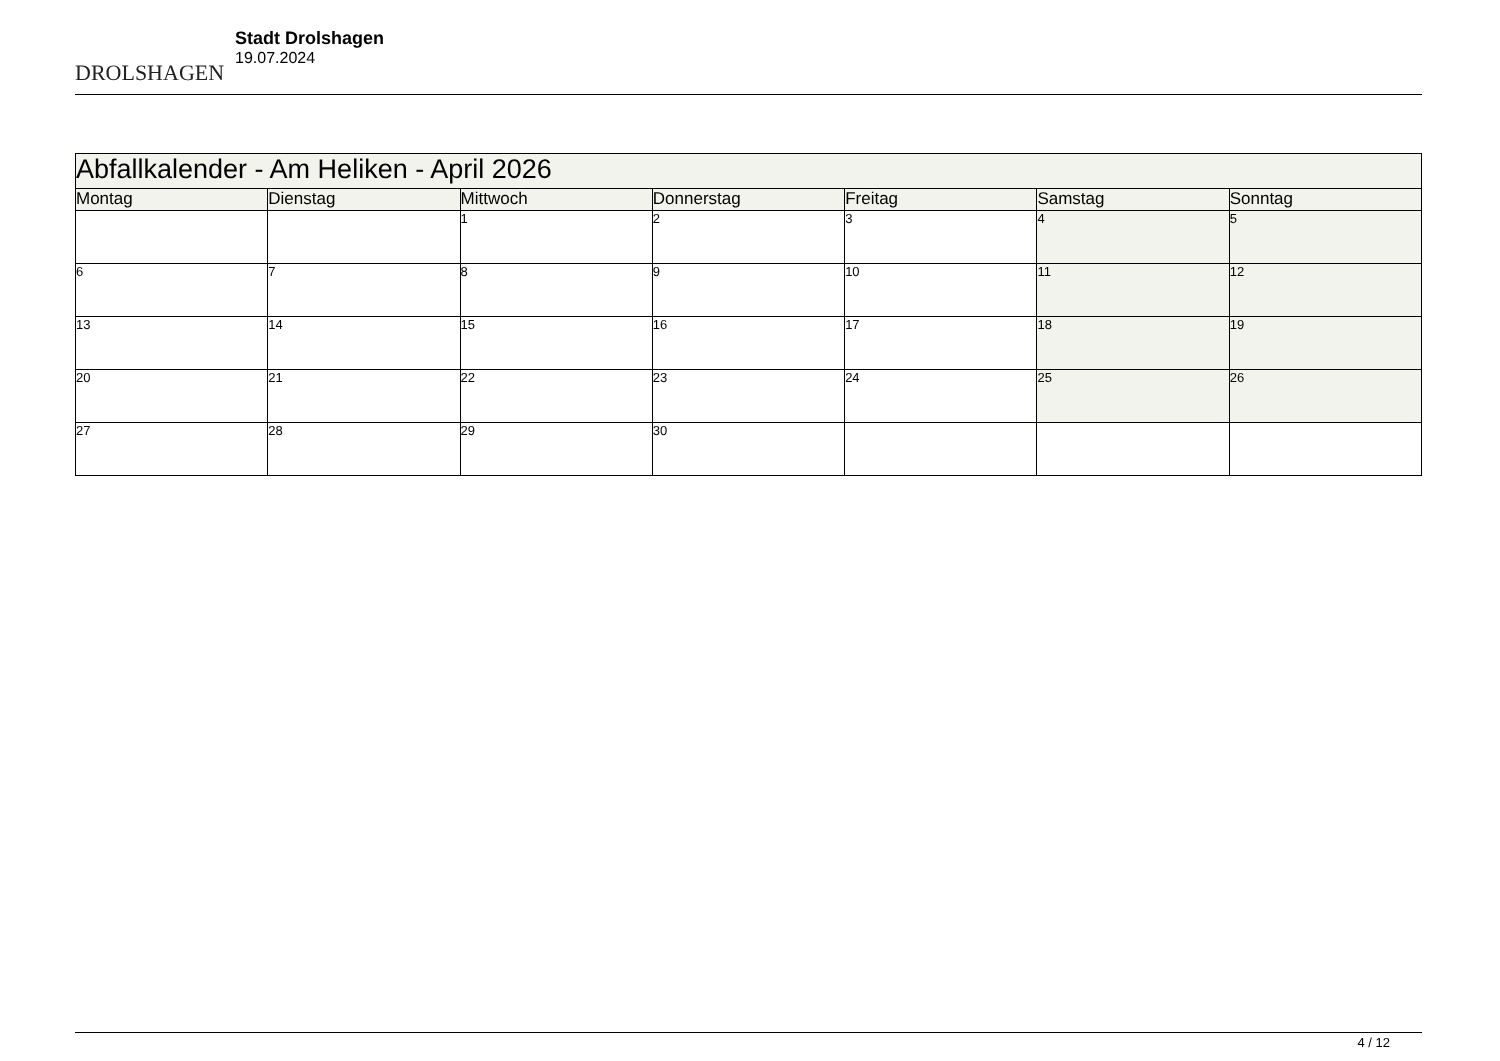DROLSHAGEN
Stadt Drolshagen
19.07.2024
| Abfallkalender - Am Heliken - April 2026 | | | | | | |
| --- | --- | --- | --- | --- | --- | --- |
| Montag | Dienstag | Mittwoch | Donnerstag | Freitag | Samstag | Sonntag |
| | | 1 | 2 | 3 | 4 | 5 |
| 6 | 7 | 8 | 9 | 10 | 11 | 12 |
| 13 | 14 | 15 | 16 | 17 | 18 | 19 |
| 20 | 21 | 22 | 23 | 24 | 25 | 26 |
| 27 | 28 | 29 | 30 | | | |
4 / 12